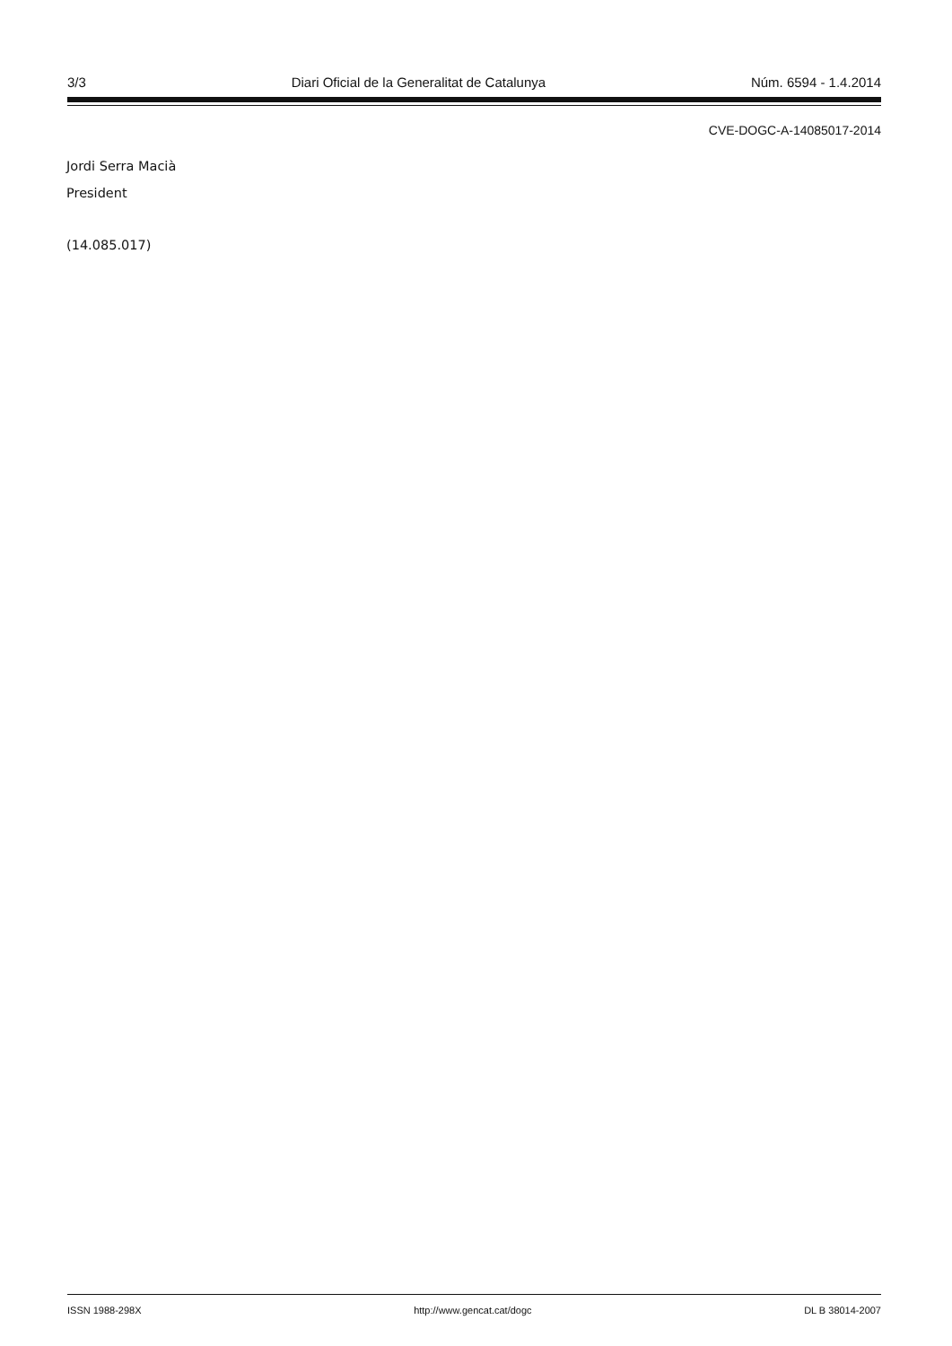3/3 Diari Oficial de la Generalitat de Catalunya Núm. 6594 - 1.4.2014
CVE-DOGC-A-14085017-2014
Jordi Serra Macià
President
(14.085.017)
ISSN 1988-298X http://www.gencat.cat/dogc DL B 38014-2007